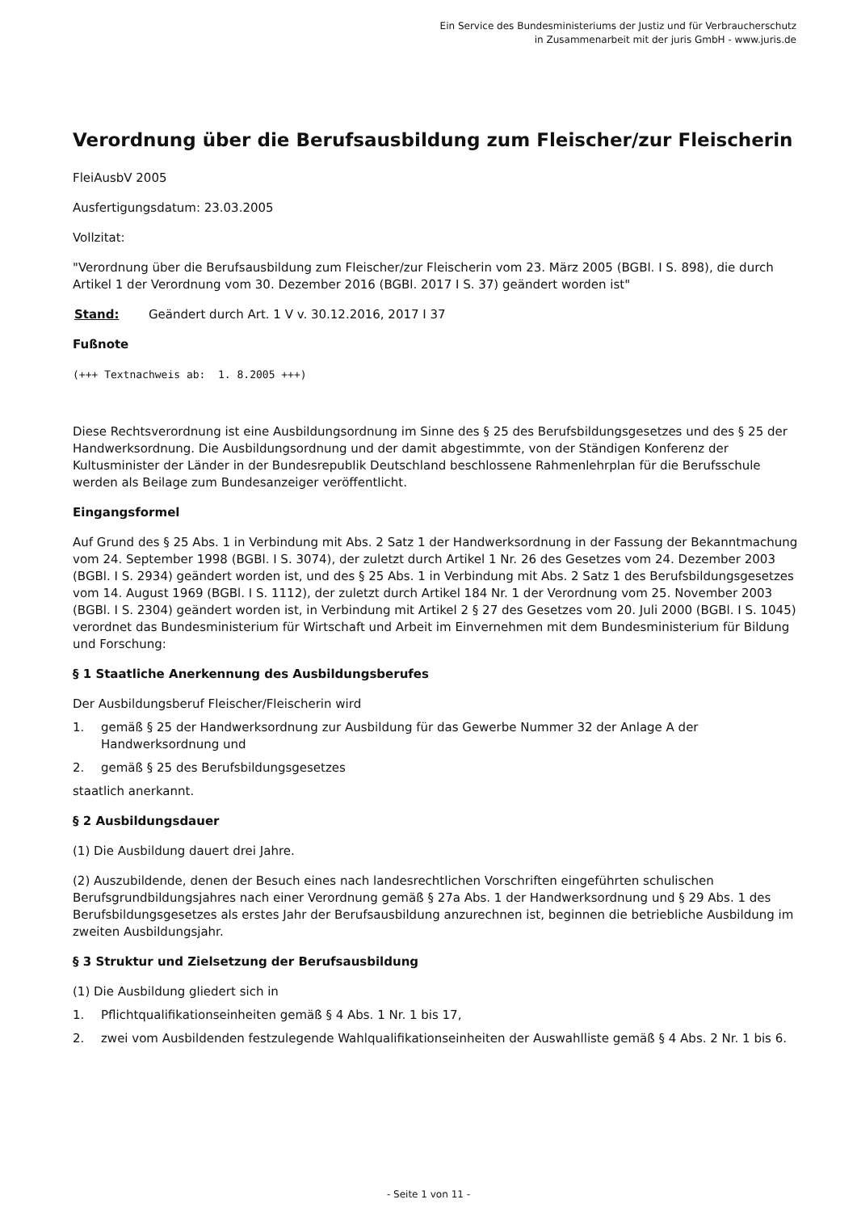Ein Service des Bundesministeriums der Justiz und für Verbraucherschutz
in Zusammenarbeit mit der juris GmbH - www.juris.de
Verordnung über die Berufsausbildung zum Fleischer/zur Fleischerin
FleiAusbV 2005
Ausfertigungsdatum: 23.03.2005
Vollzitat:
"Verordnung über die Berufsausbildung zum Fleischer/zur Fleischerin vom 23. März 2005 (BGBl. I S. 898), die durch Artikel 1 der Verordnung vom 30. Dezember 2016 (BGBl. 2017 I S. 37) geändert worden ist"
Stand: Geändert durch Art. 1 V v. 30.12.2016, 2017 I 37
Fußnote
(+++ Textnachweis ab: 1. 8.2005 +++)
Diese Rechtsverordnung ist eine Ausbildungsordnung im Sinne des § 25 des Berufsbildungsgesetzes und des § 25 der Handwerksordnung. Die Ausbildungsordnung und der damit abgestimmte, von der Ständigen Konferenz der Kultusminister der Länder in der Bundesrepublik Deutschland beschlossene Rahmenlehrplan für die Berufsschule werden als Beilage zum Bundesanzeiger veröffentlicht.
Eingangsformel
Auf Grund des § 25 Abs. 1 in Verbindung mit Abs. 2 Satz 1 der Handwerksordnung in der Fassung der Bekanntmachung vom 24. September 1998 (BGBl. I S. 3074), der zuletzt durch Artikel 1 Nr. 26 des Gesetzes vom 24. Dezember 2003 (BGBl. I S. 2934) geändert worden ist, und des § 25 Abs. 1 in Verbindung mit Abs. 2 Satz 1 des Berufsbildungsgesetzes vom 14. August 1969 (BGBl. I S. 1112), der zuletzt durch Artikel 184 Nr. 1 der Verordnung vom 25. November 2003 (BGBl. I S. 2304) geändert worden ist, in Verbindung mit Artikel 2 § 27 des Gesetzes vom 20. Juli 2000 (BGBl. I S. 1045) verordnet das Bundesministerium für Wirtschaft und Arbeit im Einvernehmen mit dem Bundesministerium für Bildung und Forschung:
§ 1 Staatliche Anerkennung des Ausbildungsberufes
Der Ausbildungsberuf Fleischer/Fleischerin wird
1. gemäß § 25 der Handwerksordnung zur Ausbildung für das Gewerbe Nummer 32 der Anlage A der Handwerksordnung und
2. gemäß § 25 des Berufsbildungsgesetzes
staatlich anerkannt.
§ 2 Ausbildungsdauer
(1) Die Ausbildung dauert drei Jahre.
(2) Auszubildende, denen der Besuch eines nach landesrechtlichen Vorschriften eingeführten schulischen Berufsgrundbildungsjahres nach einer Verordnung gemäß § 27a Abs. 1 der Handwerksordnung und § 29 Abs. 1 des Berufsbildungsgesetzes als erstes Jahr der Berufsausbildung anzurechnen ist, beginnen die betriebliche Ausbildung im zweiten Ausbildungsjahr.
§ 3 Struktur und Zielsetzung der Berufsausbildung
(1) Die Ausbildung gliedert sich in
1. Pflichtqualifikationseinheiten gemäß § 4 Abs. 1 Nr. 1 bis 17,
2. zwei vom Ausbildenden festzulegende Wahlqualifikationseinheiten der Auswahlliste gemäß § 4 Abs. 2 Nr. 1 bis 6.
- Seite 1 von 11 -